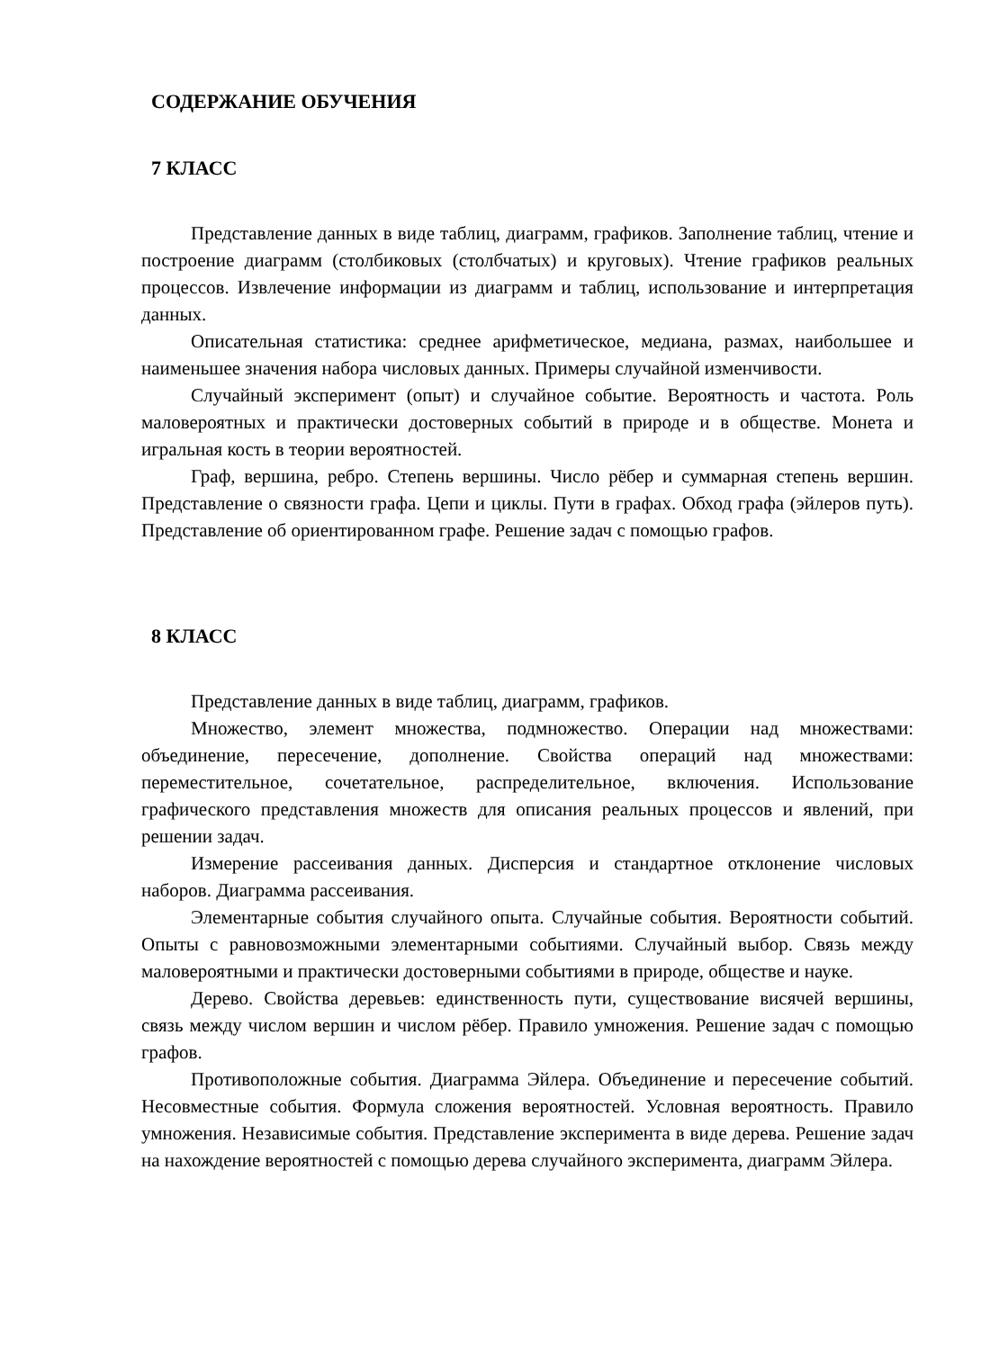СОДЕРЖАНИЕ ОБУЧЕНИЯ
7 КЛАСС
Представление данных в виде таблиц, диаграмм, графиков. Заполнение таблиц, чтение и построение диаграмм (столбиковых (столбчатых) и круговых). Чтение графиков реальных процессов. Извлечение информации из диаграмм и таблиц, использование и интерпретация данных.
Описательная статистика: среднее арифметическое, медиана, размах, наибольшее и наименьшее значения набора числовых данных. Примеры случайной изменчивости.
Случайный эксперимент (опыт) и случайное событие. Вероятность и частота. Роль маловероятных и практически достоверных событий в природе и в обществе. Монета и игральная кость в теории вероятностей.
Граф, вершина, ребро. Степень вершины. Число рёбер и суммарная степень вершин. Представление о связности графа. Цепи и циклы. Пути в графах. Обход графа (эйлеров путь). Представление об ориентированном графе. Решение задач с помощью графов.
8 КЛАСС
Представление данных в виде таблиц, диаграмм, графиков.
Множество, элемент множества, подмножество. Операции над множествами: объединение, пересечение, дополнение. Свойства операций над множествами: переместительное, сочетательное, распределительное, включения. Использование графического представления множеств для описания реальных процессов и явлений, при решении задач.
Измерение рассеивания данных. Дисперсия и стандартное отклонение числовых наборов. Диаграмма рассеивания.
Элементарные события случайного опыта. Случайные события. Вероятности событий. Опыты с равновозможными элементарными событиями. Случайный выбор. Связь между маловероятными и практически достоверными событиями в природе, обществе и науке.
Дерево. Свойства деревьев: единственность пути, существование висячей вершины, связь между числом вершин и числом рёбер. Правило умножения. Решение задач с помощью графов.
Противоположные события. Диаграмма Эйлера. Объединение и пересечение событий. Несовместные события. Формула сложения вероятностей. Условная вероятность. Правило умножения. Независимые события. Представление эксперимента в виде дерева. Решение задач на нахождение вероятностей с помощью дерева случайного эксперимента, диаграмм Эйлера.